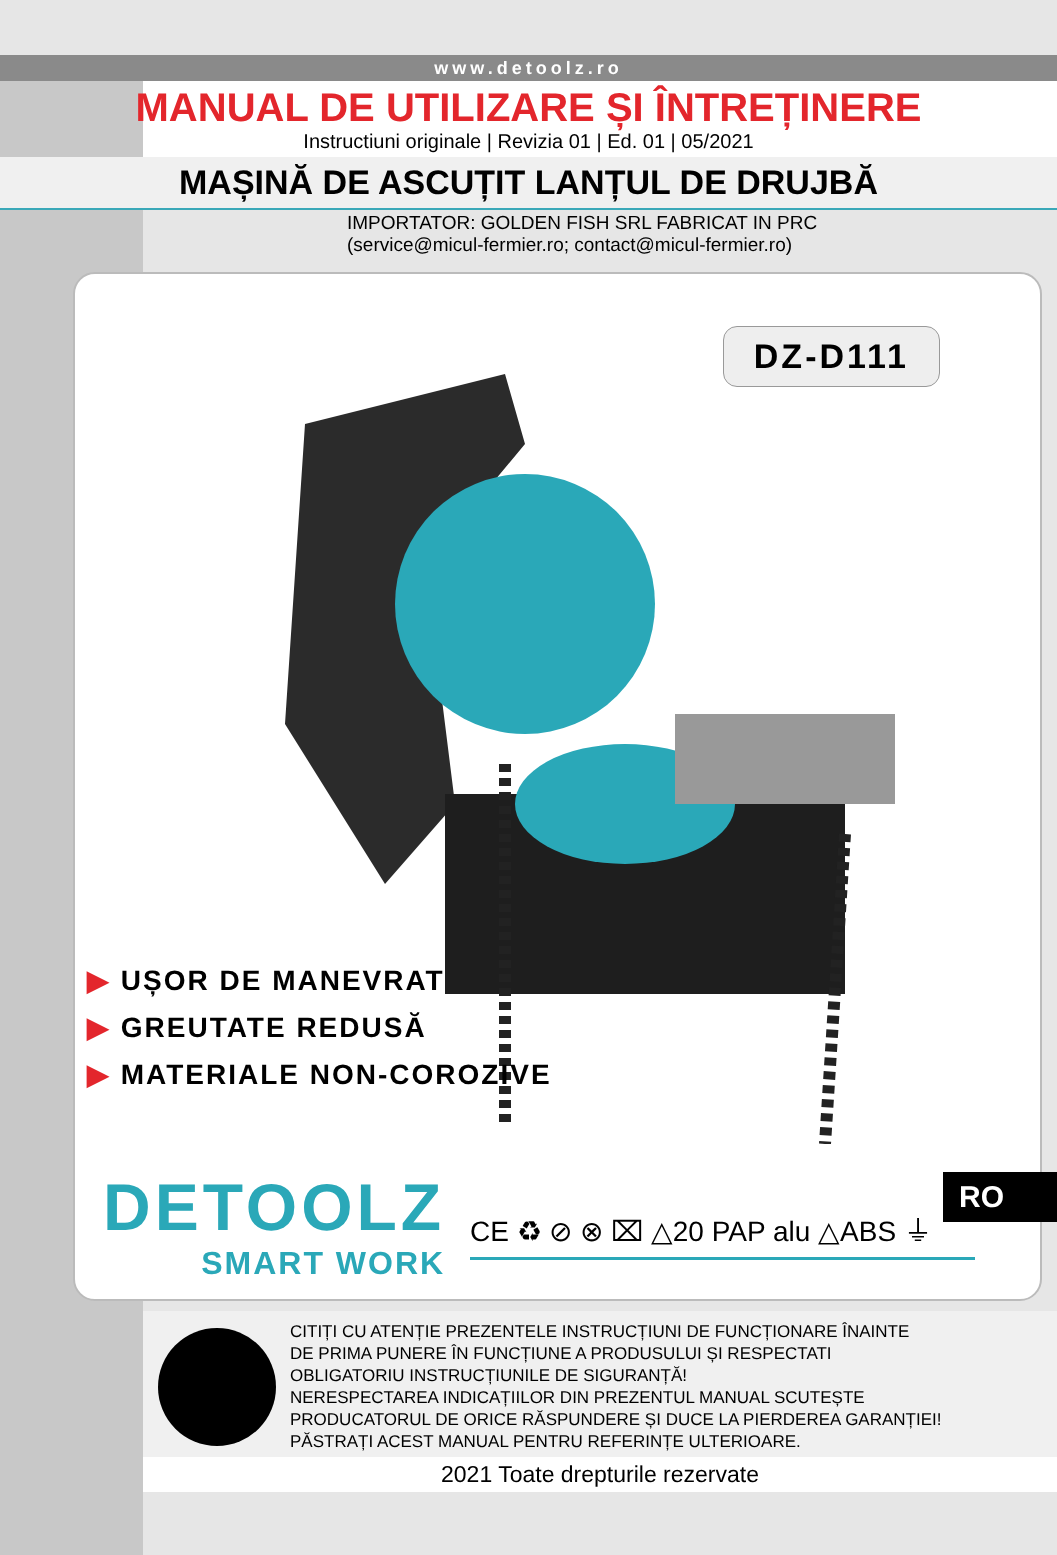www.detoolz.ro
MANUAL DE UTILIZARE ȘI ÎNTREȚINERE
Instructiuni originale | Revizia 01 | Ed. 01 | 05/2021
MAȘINĂ DE ASCUȚIT LANȚUL DE DRUJBĂ
IMPORTATOR: GOLDEN FISH SRL FABRICAT IN PRC
(service@micul-fermier.ro; contact@micul-fermier.ro)
DZ-D111
▶ UȘOR DE MANEVRAT
▶ GREUTATE REDUSĂ
▶ MATERIALE NON-COROZIVE
DETOOLZ
SMART WORK
CE ♻ ⊘ ⊗ ⌧ △20 PAP alu △ABS ⏚
RO
CITIȚI CU ATENȚIE PREZENTELE INSTRUCȚIUNI DE FUNCȚIONARE ÎNAINTE
DE PRIMA PUNERE ÎN FUNCȚIUNE A PRODUSULUI ȘI RESPECTATI
OBLIGATORIU INSTRUCȚIUNILE DE SIGURANȚĂ!
NERESPECTAREA INDICAȚIILOR DIN PREZENTUL MANUAL SCUTEȘTE
PRODUCATORUL DE ORICE RĂSPUNDERE ȘI DUCE LA PIERDEREA GARANȚIEI!
PĂSTRAȚI ACEST MANUAL PENTRU REFERINȚE ULTERIOARE.
2021 Toate drepturile rezervate